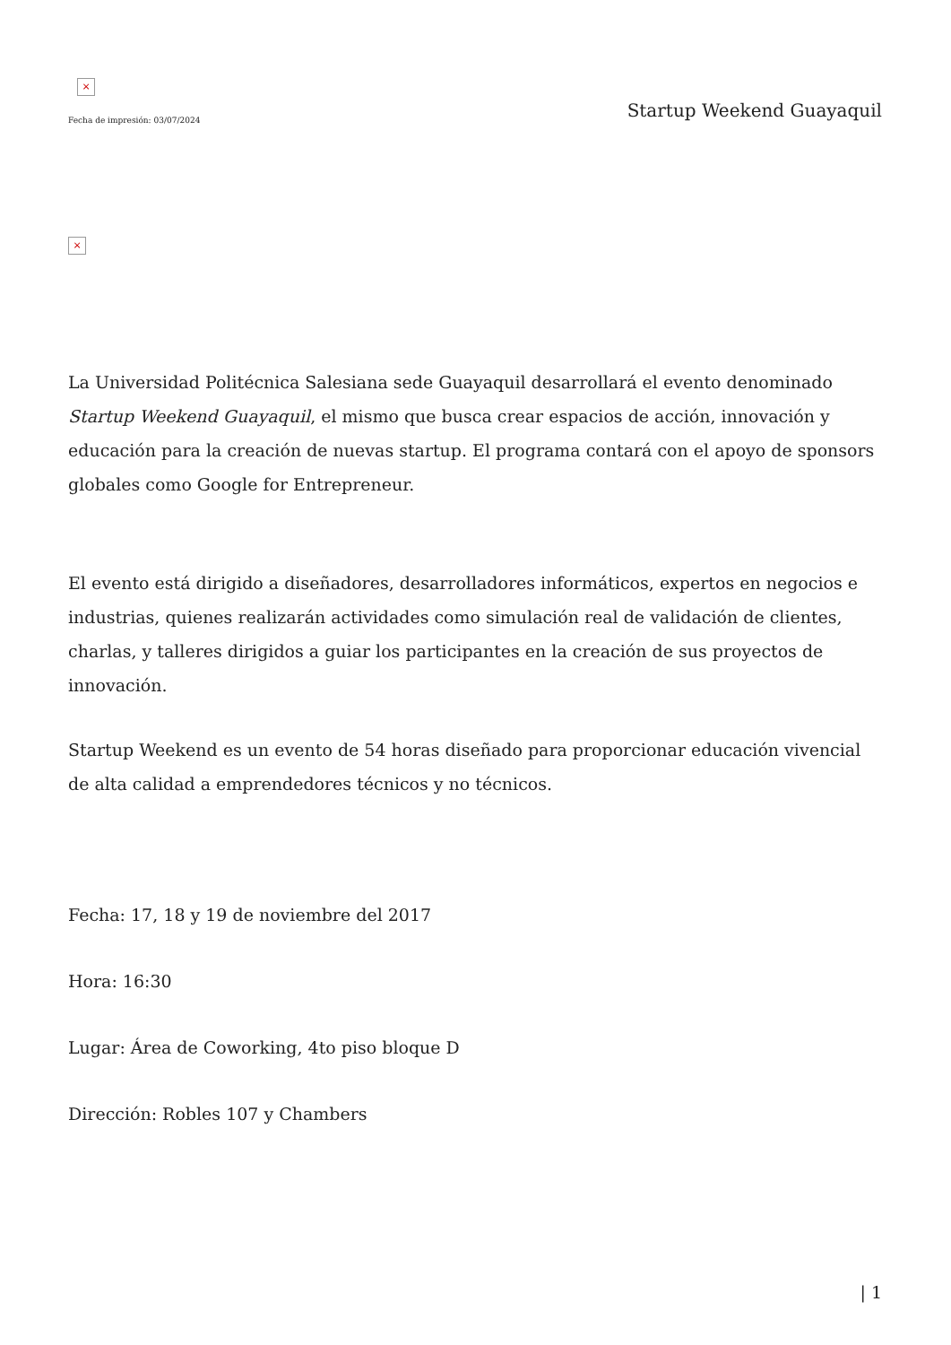×
Fecha de impresión: 03/07/2024
Startup Weekend Guayaquil
×
La Universidad Politécnica Salesiana sede Guayaquil desarrollará el evento denominado Startup Weekend Guayaquil, el mismo que busca crear espacios de acción, innovación y educación para la creación de nuevas startup. El programa contará con el apoyo de sponsors globales como Google for Entrepreneur.
El evento está dirigido a diseñadores, desarrolladores informáticos, expertos en negocios e industrias, quienes realizarán actividades como simulación real de validación de clientes, charlas, y talleres dirigidos a guiar los participantes en la creación de sus proyectos de innovación.
Startup Weekend es un evento de 54 horas diseñado para proporcionar educación vivencial de alta calidad a emprendedores técnicos y no técnicos.
Fecha: 17, 18 y 19 de noviembre del 2017
Hora: 16:30
Lugar: Área de Coworking, 4to piso bloque D
Dirección: Robles 107 y Chambers
| 1